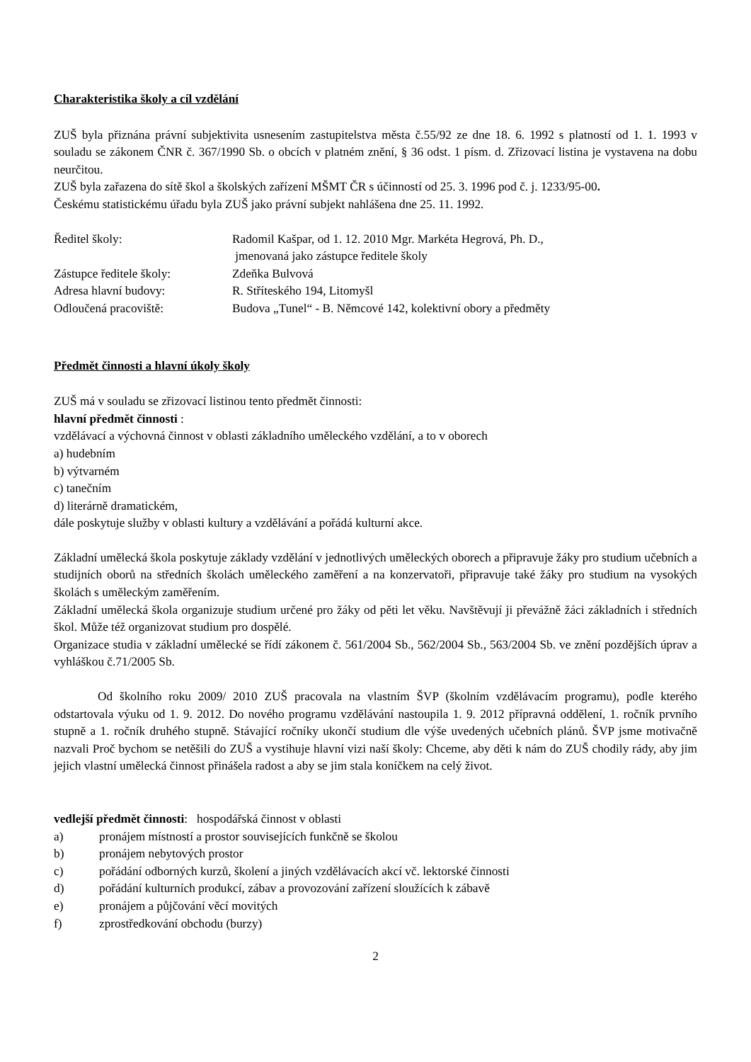Charakteristika školy a cíl vzdělání
ZUŠ byla přiznána právní subjektivita usnesením zastupitelstva města č.55/92 ze dne 18. 6. 1992 s platností od 1. 1. 1993 v souladu se zákonem ČNR č. 367/1990 Sb. o obcích v platném znění, § 36 odst. 1 písm. d. Zřizovací listina je vystavena na dobu neurčitou.
ZUŠ byla zařazena do sítě škol a školských zařízení MŠMT ČR s účinností od 25. 3. 1996 pod č. j. 1233/95-00.
Českému statistickému úřadu byla ZUŠ jako právní subjekt nahlášena dne 25. 11. 1992.
Ředitel školy: Radomil Kašpar, od 1. 12. 2010 Mgr. Markéta Hegrová, Ph. D.,
jmenovaná jako zástupce ředitele školy
Zástupce ředitele školy: Zdeňka Bulvová
Adresa hlavní budovy: R. Stříteského 194, Litomyšl
Odloučená pracoviště: Budova „Tunel“ - B. Němcové 142, kolektivní obory a předměty
Předmět činnosti a hlavní úkoly školy
ZUŠ má v souladu se zřizovací listinou tento předmět činnosti:
hlavní předmět činnosti :
vzdělávací a výchovná činnost v oblasti základního uměleckého vzdělání, a to v oborech
a) hudebním
b) výtvarném
c) tanečním
d) literárně dramatickém,
dále poskytuje služby v oblasti kultury a vzdělávání a pořádá kulturní akce.
Základní umělecká škola poskytuje základy vzdělání v jednotlivých uměleckých oborech a připravuje žáky pro studium učebních a studijních oborů na středních školách uměleckého zaměření a na konzervatoři, připravuje také žáky pro studium na vysokých školách s uměleckým zaměřením.
Základní umělecká škola organizuje studium určené pro žáky od pěti let věku. Navštěvují ji převážně žáci základních i středních škol. Může též organizovat studium pro dospělé.
Organizace studia v základní umělecké se řídí zákonem č. 561/2004 Sb., 562/2004 Sb., 563/2004 Sb. ve znění pozdějších úprav a vyhláškou č.71/2005 Sb.
Od školního roku 2009/ 2010 ZUŠ pracovala na vlastním ŠVP (školním vzdělávacím programu), podle kterého odstartovala výuku od 1. 9. 2012. Do nového programu vzdělávání nastoupila 1. 9. 2012 přípravná oddělení, 1. ročník prvního stupně a 1. ročník druhého stupně. Stávající ročníky ukončí studium dle výše uvedených učebních plánů. ŠVP jsme motivačně nazvali Proč bychom se netěšili do ZUŠ a vystihuje hlavní vizi naší školy: Chceme, aby děti k nám do ZUŠ chodily rády, aby jim jejich vlastní umělecká činnost přinášela radost a aby se jim stala koníčkem na celý život.
vedlejší předmět činnosti: hospodářská činnost v oblasti
a) pronájem místností a prostor souvisejících funkčně se školou
b) pronájem nebytových prostor
c) pořádání odborných kurzů, školení a jiných vzdělávacích akcí vč. lektorské činnosti
d) pořádání kulturních produkcí, zábav a provozování zařízení sloužících k zábavě
e) pronájem a půjčování věcí movitých
f) zprostředkování obchodu (burzy)
2